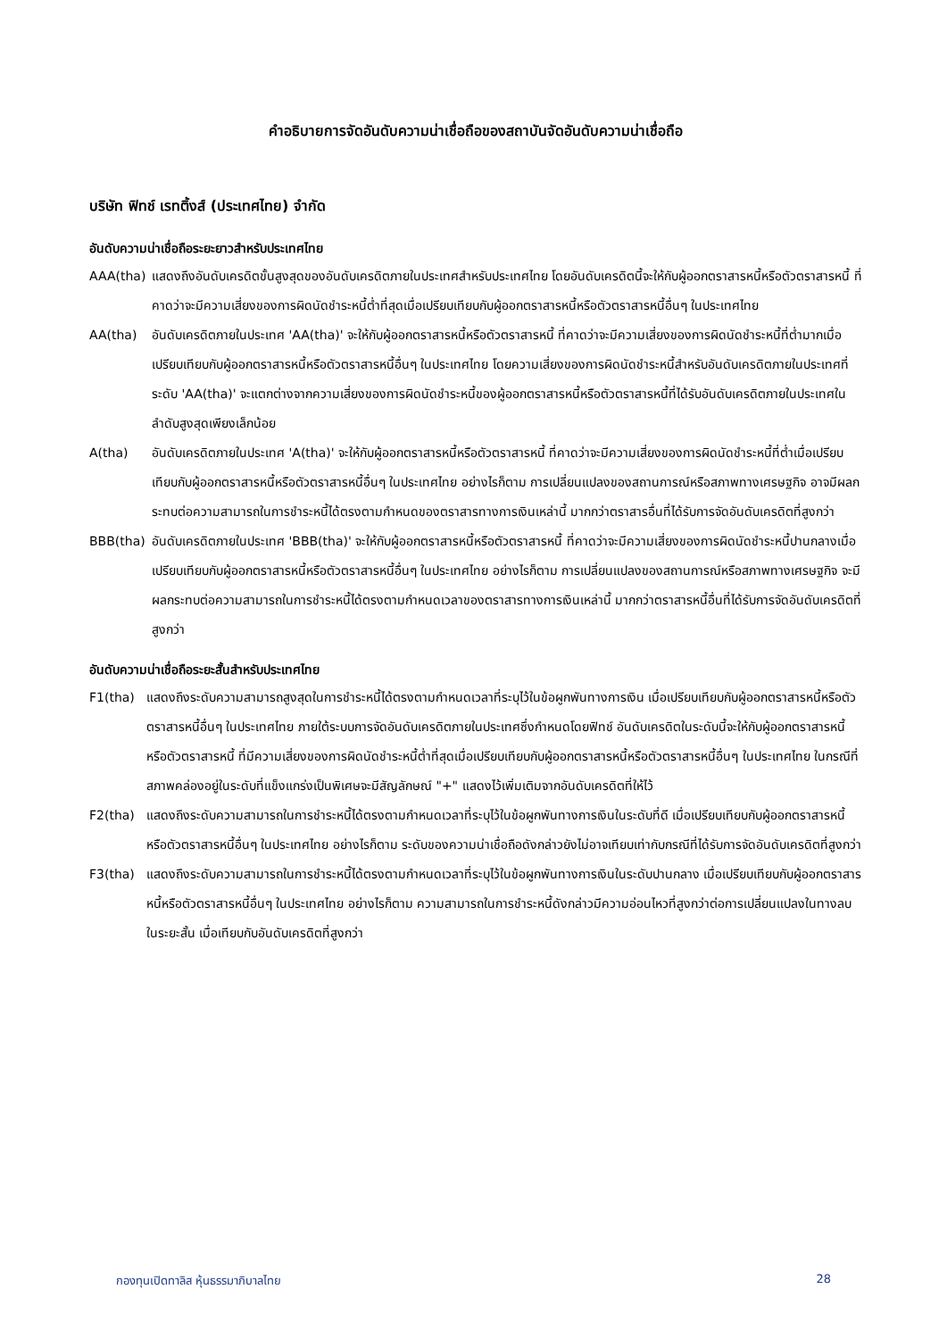คำอธิบายการจัดอันดับความน่าเชื่อถือของสถาบันจัดอันดับความน่าเชื่อถือ
บริษัท ฟิทช์ เรทติ้งส์ (ประเทศไทย) จำกัด
อันดับความน่าเชื่อถือระยะยาวสำหรับประเทศไทย
AAA(tha) แสดงถึงอันดับเครดิตขั้นสูงสุดของอันดับเครดิตภายในประเทศสำหรับประเทศไทย โดยอันดับเครดิตนี้จะให้กับผู้ออกตราสารหนี้หรือตัวตราสารหนี้ ที่คาดว่าจะมีความเสี่ยงของการผิดนัดชำระหนี้ต่ำที่สุดเมื่อเปรียบเทียบกับผู้ออกตราสารหนี้หรือตัวตราสารหนี้อื่นๆ ในประเทศไทย
AA(tha) อันดับเครดิตภายในประเทศ 'AA(tha)' จะให้กับผู้ออกตราสารหนี้หรือตัวตราสารหนี้ ที่คาดว่าจะมีความเสี่ยงของการผิดนัดชำระหนี้ที่ต่ำมากเมื่อเปรียบเทียบกับผู้ออกตราสารหนี้หรือตัวตราสารหนี้อื่นๆ ในประเทศไทย โดยความเสี่ยงของการผิดนัดชำระหนี้สำหรับอันดับเครดิตภายในประเทศที่ระดับ 'AA(tha)' จะแตกต่างจากความเสี่ยงของการผิดนัดชำระหนี้ของผู้ออกตราสารหนี้หรือตัวตราสารหนี้ที่ได้รับอันดับเครดิตภายในประเทศในลำดับสูงสุดเพียงเล็กน้อย
A(tha) อันดับเครดิตภายในประเทศ 'A(tha)' จะให้กับผู้ออกตราสารหนี้หรือตัวตราสารหนี้ ที่คาดว่าจะมีความเสี่ยงของการผิดนัดชำระหนี้ที่ต่ำเมื่อเปรียบเทียบกับผู้ออกตราสารหนี้หรือตัวตราสารหนี้อื่นๆ ในประเทศไทย อย่างไรก็ตาม การเปลี่ยนแปลงของสถานการณ์หรือสภาพทางเศรษฐกิจ อาจมีผลกระทบต่อความสามารถในการชำระหนี้ได้ตรงตามกำหนดของตราสารทางการเงินเหล่านี้ มากกว่าตราสารอื่นที่ได้รับการจัดอันดับเครดิตที่สูงกว่า
BBB(tha) อันดับเครดิตภายในประเทศ 'BBB(tha)' จะให้กับผู้ออกตราสารหนี้หรือตัวตราสารหนี้ ที่คาดว่าจะมีความเสี่ยงของการผิดนัดชำระหนี้ปานกลางเมื่อเปรียบเทียบกับผู้ออกตราสารหนี้หรือตัวตราสารหนี้อื่นๆ ในประเทศไทย อย่างไรก็ตาม การเปลี่ยนแปลงของสถานการณ์หรือสภาพทางเศรษฐกิจ จะมีผลกระทบต่อความสามารถในการชำระหนี้ได้ตรงตามกำหนดเวลาของตราสารทางการเงินเหล่านี้ มากกว่าตราสารหนี้อื่นที่ได้รับการจัดอันดับเครดิตที่สูงกว่า
อันดับความน่าเชื่อถือระยะสั้นสำหรับประเทศไทย
F1(tha) แสดงถึงระดับความสามารถสูงสุดในการชำระหนี้ได้ตรงตามกำหนดเวลาที่ระบุไว้ในข้อผูกพันทางการเงิน เมื่อเปรียบเทียบกับผู้ออกตราสารหนี้หรือตัวตราสารหนี้อื่นๆ ในประเทศไทย ภายใต้ระบบการจัดอันดับเครดิตภายในประเทศซึ่งกำหนดโดยฟิทช์ อันดับเครดิตในระดับนี้จะให้กับผู้ออกตราสารหนี้หรือตัวตราสารหนี้ ที่มีความเสี่ยงของการผิดนัดชำระหนี้ต่ำที่สุดเมื่อเปรียบเทียบกับผู้ออกตราสารหนี้หรือตัวตราสารหนี้อื่นๆ ในประเทศไทย ในกรณีที่สภาพคล่องอยู่ในระดับที่แข็งแกร่งเป็นพิเศษจะมีสัญลักษณ์ "+" แสดงไว้เพิ่มเติมจากอันดับเครดิตที่ให้ไว้
F2(tha) แสดงถึงระดับความสามารถในการชำระหนี้ได้ตรงตามกำหนดเวลาที่ระบุไว้ในข้อผูกพันทางการเงินในระดับที่ดี เมื่อเปรียบเทียบกับผู้ออกตราสารหนี้หรือตัวตราสารหนี้อื่นๆ ในประเทศไทย อย่างไรก็ตาม ระดับของความน่าเชื่อถือดังกล่าวยังไม่อาจเทียบเท่ากับกรณีที่ได้รับการจัดอันดับเครดิตที่สูงกว่า
F3(tha) แสดงถึงระดับความสามารถในการชำระหนี้ได้ตรงตามกำหนดเวลาที่ระบุไว้ในข้อผูกพันทางการเงินในระดับปานกลาง เมื่อเปรียบเทียบกับผู้ออกตราสารหนี้หรือตัวตราสารหนี้อื่นๆ ในประเทศไทย อย่างไรก็ตาม ความสามารถในการชำระหนี้ดังกล่าวมีความอ่อนไหวที่สูงกว่าต่อการเปลี่ยนแปลงในทางลบในระยะสั้น เมื่อเทียบกับอันดับเครดิตที่สูงกว่า
กองทุนเปิดทาลิส หุ้นธรรมาภิบาลไทย 28